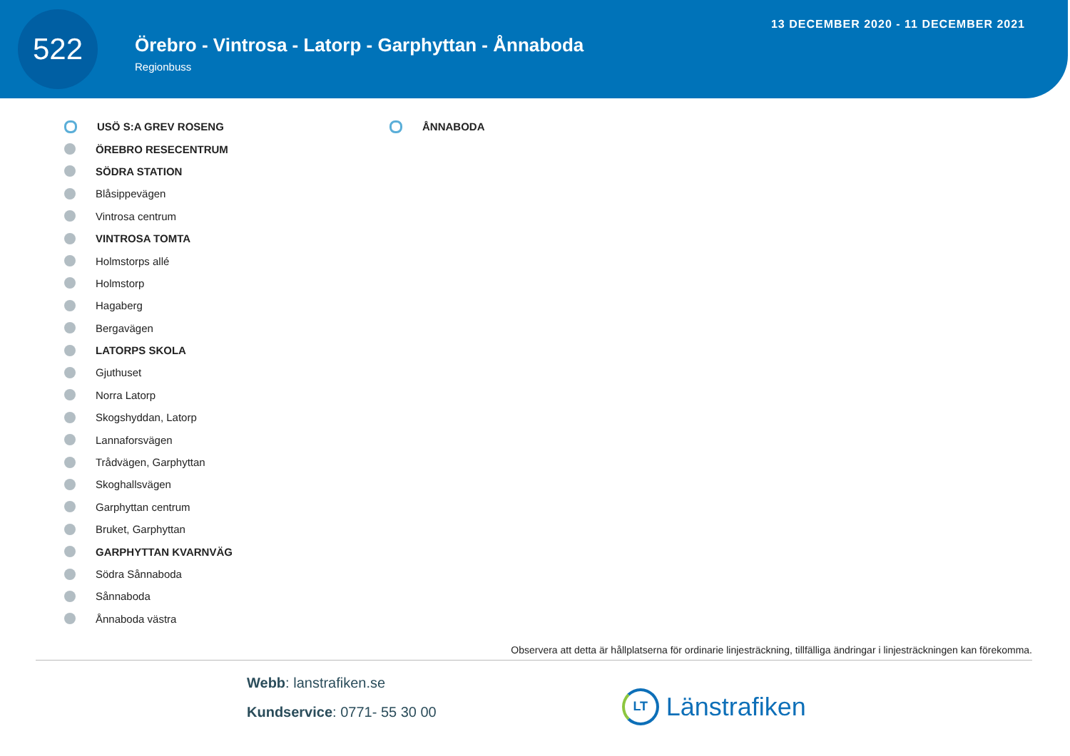522
Örebro - Vintrosa - Latorp - Garphyttan - Ånnaboda
Regionbuss
13 DECEMBER 2020 - 11 DECEMBER 2021
USÖ S:A GREV ROSENG
ÖREBRO RESECENTRUM
SÖDRA STATION
Blåsippevägen
Vintrosa centrum
VINTROSA TOMTA
Holmstorps allé
Holmstorp
Hagaberg
Bergavägen
LATORPS SKOLA
Gjuthuset
Norra Latorp
Skogshyddan, Latorp
Lannaforsvägen
Trådvägen, Garphyttan
Skoghallsvägen
Garphyttan centrum
Bruket, Garphyttan
GARPHYTTAN KVARNVÄG
Södra Sånnaboda
Sånnaboda
Ånnaboda västra
ÅNNABODA
Observera att detta är hållplatserna för ordinarie linjesträckning, tillfälliga ändringar i linjesträckningen kan förekomma.
Webb: lanstrafiken.se
Kundservice: 0771- 55 30 00
LT Länstrafiken